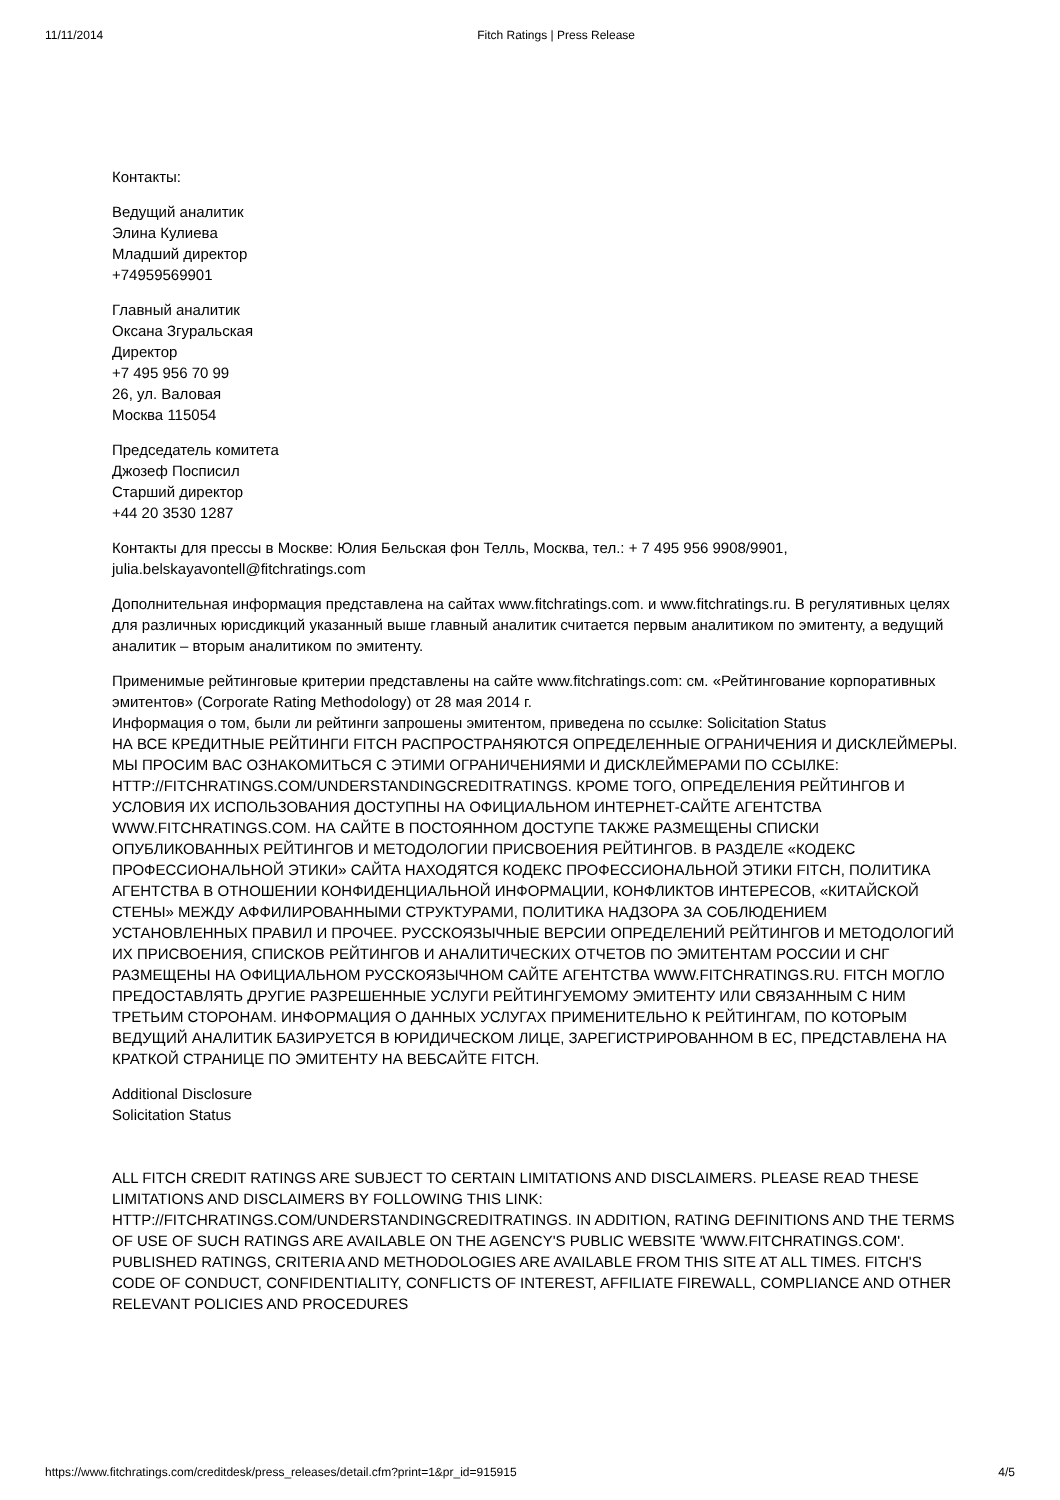11/11/2014 Fitch Ratings | Press Release
Контакты:
Ведущий аналитик
Элина Кулиева
Младший директор
+74959569901
Главный аналитик
Оксана Згуральская
Директор
+7 495 956 70 99
26, ул. Валовая
Москва 115054
Председатель комитета
Джозеф Посписил
Старший директор
+44 20 3530 1287
Контакты для прессы в Москве: Юлия Бельская фон Телль, Москва, тел.: + 7 495 956 9908/9901, julia.belskayavontell@fitchratings.com
Дополнительная информация представлена на сайтах www.fitchratings.com. и www.fitchratings.ru. В регулятивных целях для различных юрисдикций указанный выше главный аналитик считается первым аналитиком по эмитенту, а ведущий аналитик – вторым аналитиком по эмитенту.
Применимые рейтинговые критерии представлены на сайте www.fitchratings.com: см. «Рейтингование корпоративных эмитентов» (Corporate Rating Methodology) от 28 мая 2014 г.
Информация о том, были ли рейтинги запрошены эмитентом, приведена по ссылке: Solicitation Status
НА ВСЕ КРЕДИТНЫЕ РЕЙТИНГИ FITCH РАСПРОСТРАНЯЮТСЯ ОПРЕДЕЛЕННЫЕ ОГРАНИЧЕНИЯ И ДИСКЛЕЙМЕРЫ. МЫ ПРОСИМ ВАС ОЗНАКОМИТЬСЯ С ЭТИМИ ОГРАНИЧЕНИЯМИ И ДИСКЛЕЙМЕРАМИ ПО ССЫЛКЕ: HTTP://FITCHRATINGS.COM/UNDERSTANDINGCREDITRATINGS. КРОМЕ ТОГО, ОПРЕДЕЛЕНИЯ РЕЙТИНГОВ И УСЛОВИЯ ИХ ИСПОЛЬЗОВАНИЯ ДОСТУПНЫ НА ОФИЦИАЛЬНОМ ИНТЕРНЕТ-САЙТЕ АГЕНТСТВА WWW.FITCHRATINGS.COM. НА САЙТЕ В ПОСТОЯННОМ ДОСТУПЕ ТАКЖЕ РАЗМЕЩЕНЫ СПИСКИ ОПУБЛИКОВАННЫХ РЕЙТИНГОВ И МЕТОДОЛОГИИ ПРИСВОЕНИЯ РЕЙТИНГОВ. В РАЗДЕЛЕ «КОДЕКС ПРОФЕССИОНАЛЬНОЙ ЭТИКИ» САЙТА НАХОДЯТСЯ КОДЕКС ПРОФЕССИОНАЛЬНОЙ ЭТИКИ FITCH, ПОЛИТИКА АГЕНТСТВА В ОТНОШЕНИИ КОНФИДЕНЦИАЛЬНОЙ ИНФОРМАЦИИ, КОНФЛИКТОВ ИНТЕРЕСОВ, «КИТАЙСКОЙ СТЕНЫ» МЕЖДУ АФФИЛИРОВАННЫМИ СТРУКТУРАМИ, ПОЛИТИКА НАДЗОРА ЗА СОБЛЮДЕНИЕМ УСТАНОВЛЕННЫХ ПРАВИЛ И ПРОЧЕЕ. РУССКОЯЗЫЧНЫЕ ВЕРСИИ ОПРЕДЕЛЕНИЙ РЕЙТИНГОВ И МЕТОДОЛОГИЙ ИХ ПРИСВОЕНИЯ, СПИСКОВ РЕЙТИНГОВ И АНАЛИТИЧЕСКИХ ОТЧЕТОВ ПО ЭМИТЕНТАМ РОССИИ И СНГ РАЗМЕЩЕНЫ НА ОФИЦИАЛЬНОМ РУССКОЯЗЫЧНОМ САЙТЕ АГЕНТСТВА WWW.FITCHRATINGS.RU. FITCH МОГЛО ПРЕДОСТАВЛЯТЬ ДРУГИЕ РАЗРЕШЕННЫЕ УСЛУГИ РЕЙТИНГУЕМОМУ ЭМИТЕНТУ ИЛИ СВЯЗАННЫМ С НИМ ТРЕТЬИМ СТОРОНАМ. ИНФОРМАЦИЯ О ДАННЫХ УСЛУГАХ ПРИМЕНИТЕЛЬНО К РЕЙТИНГАМ, ПО КОТОРЫМ ВЕДУЩИЙ АНАЛИТИК БАЗИРУЕТСЯ В ЮРИДИЧЕСКОМ ЛИЦЕ, ЗАРЕГИСТРИРОВАННОМ В ЕС, ПРЕДСТАВЛЕНА НА КРАТКОЙ СТРАНИЦЕ ПО ЭМИТЕНТУ НА ВЕБСАЙТЕ FITCH.
Additional Disclosure
Solicitation Status
ALL FITCH CREDIT RATINGS ARE SUBJECT TO CERTAIN LIMITATIONS AND DISCLAIMERS. PLEASE READ THESE LIMITATIONS AND DISCLAIMERS BY FOLLOWING THIS LINK: HTTP://FITCHRATINGS.COM/UNDERSTANDINGCREDITRATINGS. IN ADDITION, RATING DEFINITIONS AND THE TERMS OF USE OF SUCH RATINGS ARE AVAILABLE ON THE AGENCY'S PUBLIC WEBSITE 'WWW.FITCHRATINGS.COM'. PUBLISHED RATINGS, CRITERIA AND METHODOLOGIES ARE AVAILABLE FROM THIS SITE AT ALL TIMES. FITCH'S CODE OF CONDUCT, CONFIDENTIALITY, CONFLICTS OF INTEREST, AFFILIATE FIREWALL, COMPLIANCE AND OTHER RELEVANT POLICIES AND PROCEDURES
https://www.fitchratings.com/creditdesk/press_releases/detail.cfm?print=1&pr_id=915915 4/5